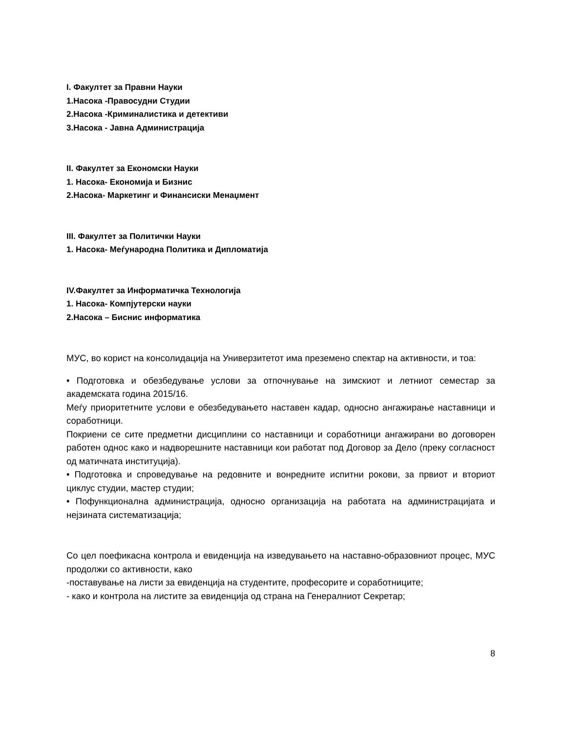I. Факултет за Правни Науки
1.Насока -Правосудни Студии
2.Насока -Криминалистика и детективи
3.Насока - Јавна Администрација
II. Факултет за Економски Науки
1. Насока- Економија и Бизнис
2.Насока- Маркетинг и Финансиски Менаџмент
III. Факултет за Политички Науки
1. Насока- Меѓународна Политика и Дипломатија
IV.Факултет за Информатичка Технологија
1. Насока- Компјутерски науки
2.Насока – Биснис информатика
МУС, во корист на консолидација на Универзитетот има преземено спектар на активности, и тоа:
• Подготовка и обезбедување услови за отпочнување на зимскиот и летниот семестар за академската година 2015/16.
Меѓу приоритетните услови е обезбедувањето наставен кадар, односно ангажирање наставници и соработници.
Покриени се сите предметни дисциплини со наставници и соработници ангажирани во договорен работен однос како и надворешните наставници кои работат под Договор за Дело (преку согласност од матичната институција).
• Подготовка и спроведување на редовните и вонредните испитни рокови, за првиот и вториот циклус студии, мастер студии;
• Пофункционална администрација, односно организација на работата на администрацијата и нејзината систематизација;
Со цел поефикасна контрола и евиденција на изведувањето на наставно-образовниот процес, МУС продолжи со активности, како
-поставување на листи за евиденција на студентите, професорите и соработниците;
- како и контрола на листите за евиденција од страна на Генералниот Секретар;
8